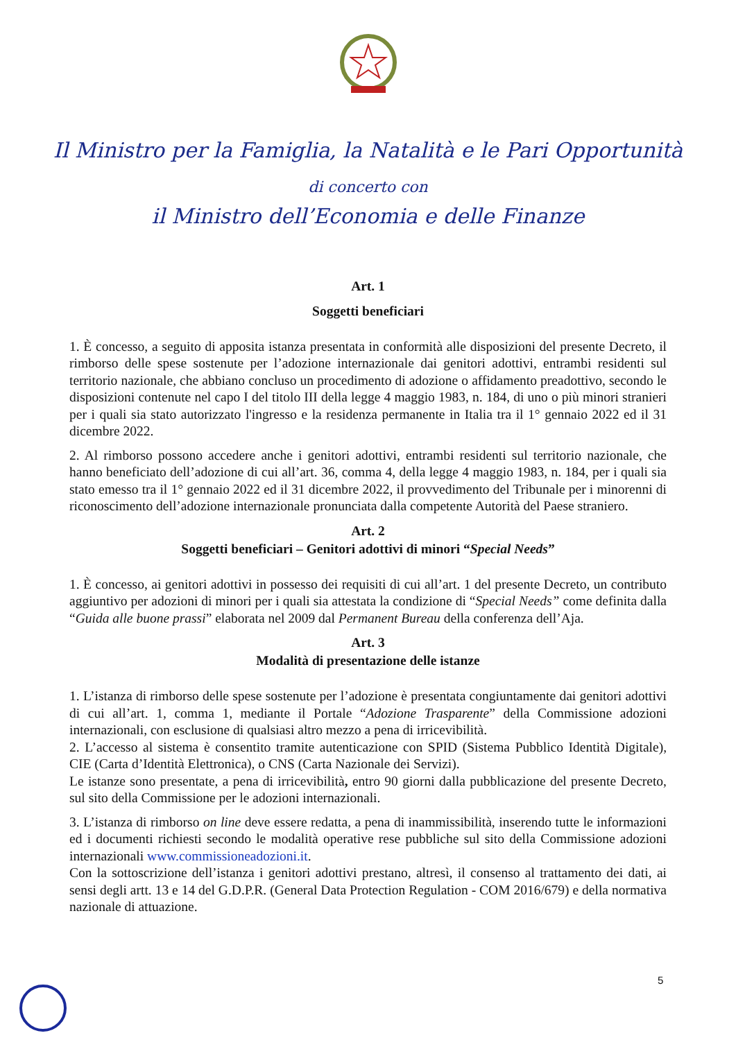Il Ministro per la Famiglia, la Natalità e le Pari Opportunità
di concerto con
il Ministro dell’Economia e delle Finanze
Art. 1
Soggetti beneficiari
1. È concesso, a seguito di apposita istanza presentata in conformità alle disposizioni del presente Decreto, il rimborso delle spese sostenute per l’adozione internazionale dai genitori adottivi, entrambi residenti sul territorio nazionale, che abbiano concluso un procedimento di adozione o affidamento preadottivo, secondo le disposizioni contenute nel capo I del titolo III della legge 4 maggio 1983, n. 184, di uno o più minori stranieri per i quali sia stato autorizzato l'ingresso e la residenza permanente in Italia tra il 1° gennaio 2022 ed il 31 dicembre 2022.
2. Al rimborso possono accedere anche i genitori adottivi, entrambi residenti sul territorio nazionale, che hanno beneficiato dell’adozione di cui all’art. 36, comma 4, della legge 4 maggio 1983, n. 184, per i quali sia stato emesso tra il 1° gennaio 2022 ed il 31 dicembre 2022, il provvedimento del Tribunale per i minorenni di riconoscimento dell’adozione internazionale pronunciata dalla competente Autorità del Paese straniero.
Art. 2
Soggetti beneficiari – Genitori adottivi di minori “Special Needs”
1. È concesso, ai genitori adottivi in possesso dei requisiti di cui all’art. 1 del presente Decreto, un contributo aggiuntivo per adozioni di minori per i quali sia attestata la condizione di “Special Needs” come definita dalla “Guida alle buone prassi” elaborata nel 2009 dal Permanent Bureau della conferenza dell’Aja.
Art. 3
Modalità di presentazione delle istanze
1. L’istanza di rimborso delle spese sostenute per l’adozione è presentata congiuntamente dai genitori adottivi di cui all’art. 1, comma 1, mediante il Portale “Adozione Trasparente” della Commissione adozioni internazionali, con esclusione di qualsiasi altro mezzo a pena di irricevibilità.
2. L’accesso al sistema è consentito tramite autenticazione con SPID (Sistema Pubblico Identità Digitale), CIE (Carta d’Identità Elettronica), o CNS (Carta Nazionale dei Servizi).
Le istanze sono presentate, a pena di irricevibilità, entro 90 giorni dalla pubblicazione del presente Decreto, sul sito della Commissione per le adozioni internazionali.
3. L’istanza di rimborso on line deve essere redatta, a pena di inammissibilità, inserendo tutte le informazioni ed i documenti richiesti secondo le modalità operative rese pubbliche sul sito della Commissione adozioni internazionali www.commissioneadozioni.it.
Con la sottoscrizione dell’istanza i genitori adottivi prestano, altresì, il consenso al trattamento dei dati, ai sensi degli artt. 13 e 14 del G.D.P.R. (General Data Protection Regulation - COM 2016/679) e della normativa nazionale di attuazione.
5